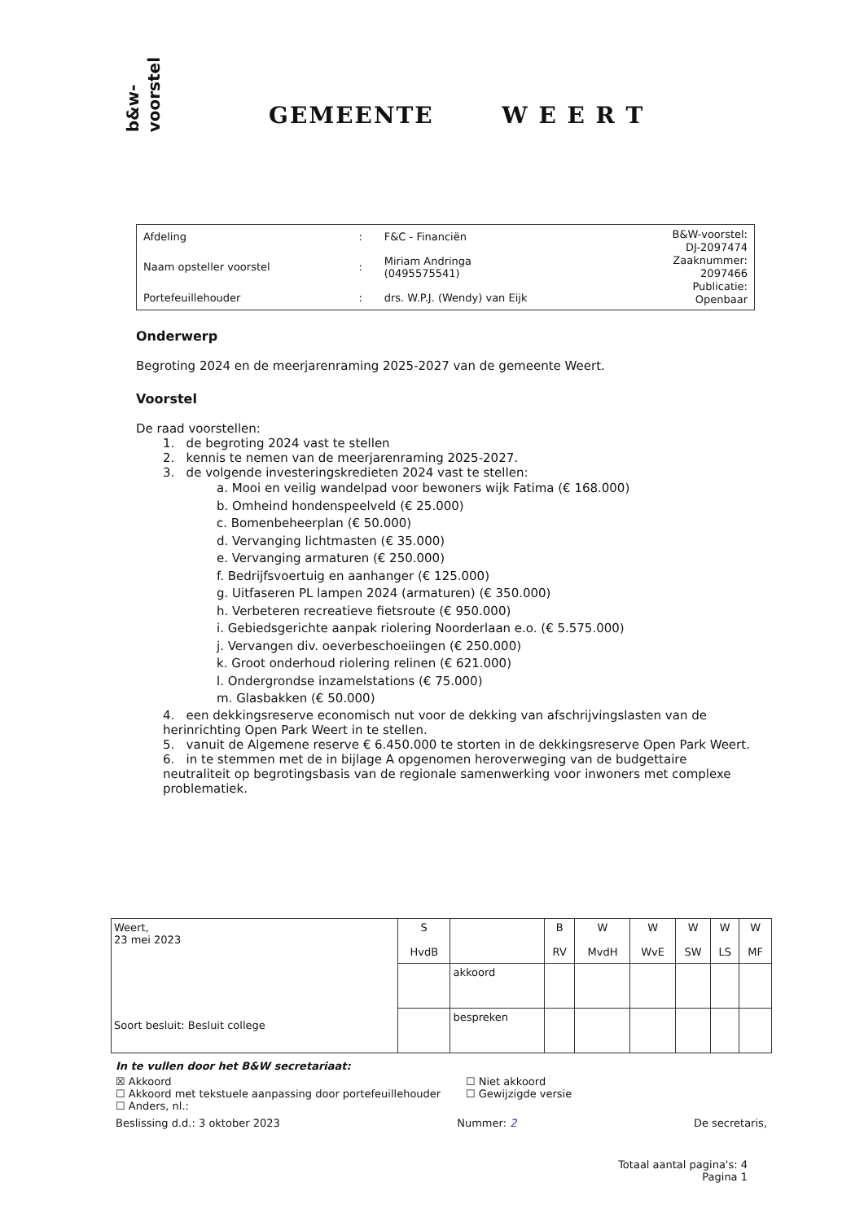b&w-
voorstel
GEMEENTE W E E R T
| Afdeling | : | F&C - Financiën | B&W-voorstel: DJ-2097474 Zaaknummer: 2097466 Publicatie: Openbaar |
| Naam opsteller voorstel | : | Miriam Andringa (0495575541) | |
| Portefeuillehouder | : | drs. W.P.J. (Wendy) van Eijk | |
Onderwerp
Begroting 2024 en de meerjarenraming 2025-2027 van de gemeente Weert.
Voorstel
De raad voorstellen:
1. de begroting 2024 vast te stellen
2. kennis te nemen van de meerjarenraming 2025-2027.
3. de volgende investeringskredieten 2024 vast te stellen:
a. Mooi en veilig wandelpad voor bewoners wijk Fatima (€ 168.000)
b. Omheind hondenspeelveld (€ 25.000)
c. Bomenbeheerplan (€ 50.000)
d. Vervanging lichtmasten (€ 35.000)
e. Vervanging armaturen (€ 250.000)
f. Bedrijfsvoertuig en aanhanger (€ 125.000)
g. Uitfaseren PL lampen 2024 (armaturen) (€ 350.000)
h. Verbeteren recreatieve fietsroute (€ 950.000)
i. Gebiedsgerichte aanpak riolering Noorderlaan e.o. (€ 5.575.000)
j. Vervangen div. oeverbeschoeiingen (€ 250.000)
k. Groot onderhoud riolering relinen (€ 621.000)
l. Ondergrondse inzamelstations (€ 75.000)
m. Glasbakken (€ 50.000)
4. een dekkingsreserve economisch nut voor de dekking van afschrijvingslasten van de herinrichting Open Park Weert in te stellen.
5. vanuit de Algemene reserve € 6.450.000 te storten in de dekkingsreserve Open Park Weert.
6. in te stemmen met de in bijlage A opgenomen heroverweging van de budgettaire neutraliteit op begrotingsbasis van de regionale samenwerking voor inwoners met complexe problematiek.
| Weert, 23 mei 2023 Soort besluit: Besluit college | S HvdB | | B RV | W MvdH | W WvE | W SW | W LS | W MF |
| | | akkoord | | | | | | |
| | | bespreken | | | | | | |
In te vullen door het B&W secretariaat:
☒ Akkoord
☐ Akkoord met tekstuele aanpassing door portefeuillehouder
☐ Anders, nl.:
☐ Niet akkoord
☐ Gewijzigde versie
Beslissing d.d.: 3 oktober 2023 Nummer: 2 De secretaris,
Totaal aantal pagina's: 4
Pagina 1